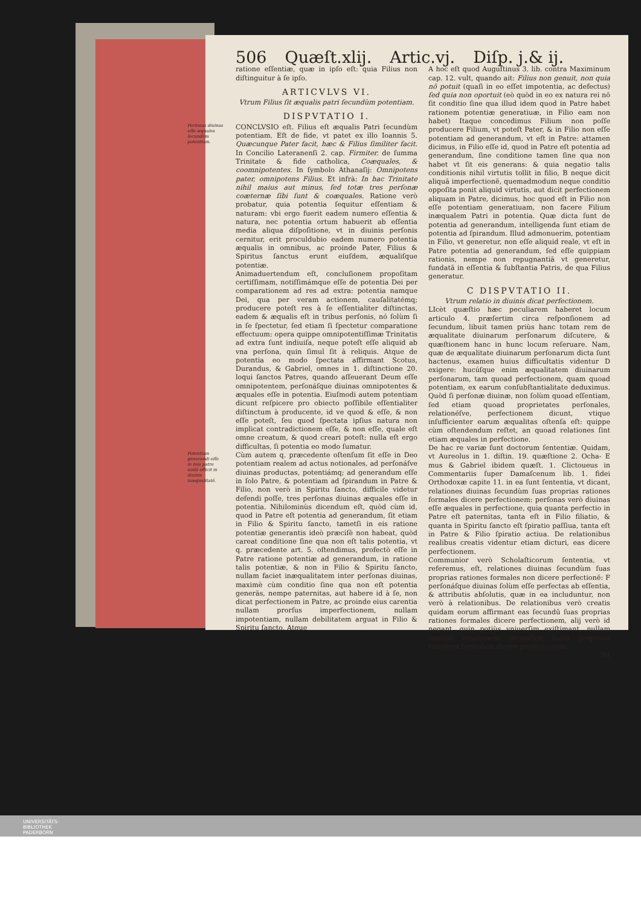506 Quæſt.xlij. Artic.vj. Diſp. j.& ij.
ratione eſſentiæ, quæ in ipſo eſt: quia Filius non diſtinguitur à ſe ipſo.
ARTICVLVS VI.
Vtrum Filius ſit æqualis patri ſecundùm potentiam.
DISPVTATIO I.
Perſonas diuinas eſſe æquales ſecundùm potentiam.
CONCLVSIO eſt. Filius eſt æqualis Patri ſecundùm potentiam. Eſt de fide, vt patet ex illo Ioannis 5. Quæcunque Pater facit, hæc & Filius ſimiliter facit. In Concilio Lateranenſi 2. cap. Firmiter. de ſumma Trinitate & fide catholica, Coæquales, & coomnipotentes. In ſymbolo Athanaſij: Omnipotens pater, omnipotens Filius. Et infrà: In hac Trinitate nihil maius aut minus, ſed totæ tres perſonæ coæternæ ſibi ſunt & coæquales. Ratione verò probatur, quia potentia ſequitur eſſentiam & naturam: vbi ergo fuerit eadem numero eſſentia & natura, nec potentia ortum habuerit ab eſſentia media aliqua diſpoſitione, vt in diuinis perſonis cernitur, erit proculdubio eadem numero potentia æqualis in omnibus, ac proinde Pater, Filius & Spiritus ſanctus erunt eiuſdem, æqualiſque potentiæ.
Animaduertendum eſt, concluſionem propoſitam certiſſimam, notiſſimámque eſſe de potentia Dei per comparationem ad res ad extra: potentia namque Dei, qua per veram actionem, cauſalitatémq; producere poteſt res à ſe eſſentialiter diſtinctas, eadem & æqualis eſt in tribus perſonis, nó ſolùm ſi in ſe ſpectetur, ſed etiam ſi ſpectetur comparatione effectuum: opera quippe omnipotentiſſimæ Trinitatis ad extra ſunt indiuiſa, neque poteſt eſſe aliquid ab vna perſona, quin ſimul ſit à reliquis. Atque de potentia eo modo ſpectata affirmant Scotus, Durandus, & Gabriel, omnes in 1. diſtinctione 20. loqui ſanctos Patres, quando aſſeuerant Deum eſſe omnipotentem, perſonáſque diuinas omnipotentes & æquales eſſe in potentia. Eiuſmodi autem potentiam dicunt reſpicere pro obiecto poſſibile eſſentialiter diſtinctum à producente, id ve quod & eſſe, & non eſſe poteſt, ſeu quod ſpectata ipſius natura non implicat contradictionem eſſe, & non eſſe, quale eſt omne creatum, & quod creari poteſt: nulla eſt ergo difficultas, ſi potentia eo modo ſumatur.
Potentiam generandi eſſe in ſolo patre nullā efficit in diuinis inæqualitatē.
Cùm autem q. præcedente oſtenſum ſit eſſe in Deo potentiam realem ad actus notionales, ad perſonáſve diuinas productas, potentiámq; ad generandum eſſe in ſolo Patre, & potentiam ad ſpirandum in Patre & Filio, non verò in Spiritu ſancto, difficile videtur defendi poſſe, tres perſonas diuinas æquales eſſe in potentia. Nihilominùs dicendum eſt, quòd cùm id, quod in Patre eſt potentia ad generandum, ſit etiam in Filio & Spiritu ſancto, tametſi in eis ratione potentiæ generantis ideò præciſè non habeat, quòd careat conditione ſine qua non eſt talis potentia, vt q. præcedente art. 5. oſtendimus, profectò eſſe in Patre ratione potentiæ ad generandum, in ratione talis potentiæ, & non in Filio & Spiritu ſancto, nullam faciet inæqualitatem inter perſonas diuinas, maximè cùm conditio ſine qua non eſt potentia generās, nempe paternitas, aut habere id à ſe, non dicat perfectionem in Patre, ac proinde eius carentia nullam prorſus imperfectionem, nullam impotentiam, nullam debilitatem arguat in Filio & Spiritu ſancto. Atque
A hoc eſt quod Auguſtinus 3. lib. contra Maximinum cap. 12. vult, quando ait: Filius non genuit, non quia nō potuit (quaſi in eo eſſet impotentia, ac defectus) ſed quia non oportuit (eò quòd in eo ex natura rei nō ſit conditio ſine qua illud idem quod in Patre habet rationem potentiæ generatiuæ, in Filio eam non habet) Itaque concedimus Filium non poſſe producere Filium, vt poteſt Pater, & in Filio non eſſe potentiam ad generandum, vt eſt in Patre: attamen dicimus, in Filio eſſe id, quod in Patre eſt potentia ad generandum, ſine conditione tamen ſine qua non habet vt ſit eis generans: & quia negatio talis conditionis nihil virtutis tollit in filio, B neque dicit aliquā imperfectionē, quemadmodum neque conditio oppoſita ponit aliquid virtutis, aut dicit perfectionem aliquam in Patre, dicimus, hoc quod eſt in Filio non eſſe potentiam generatiuam, non facere Filium inæqualem Patri in potentia. Quæ dicta ſunt de potentia ad generandum, intelligenda ſunt etiam de potentia ad ſpirandum. Illud admonuerim, potentiam in Filio, vt generetur, non eſſe aliquid reale, vt eſt in Patre potentia ad generandum, ſed eſſe quippiam rationis, nempe non repugnantiā vt generetur, fundatā in eſſentia & ſubſtantia Patris, de qua Filius generatur.
C DISPVTATIO II.
Vtrum relatio in diuinis dicat perfectionem.
LIcèt quæſtio hæc peculiarem haberet locum articulo 4. præſertim circa reſponſionem ad ſecundum, libuit tamen priùs hanc totam rem de æqualitate diuinarum perſonarum diſcutere, & quæſtionem hanc in hunc locum reſeruare. Nam, quæ de æqualitate diuinarum perſonarum dicta ſunt hactenus, examen huius difficultatis videntur D exigere: hucúſque enim æqualitatem diuinarum perſonarum, tam quoad perfectionem, quam quoad potentiam, ex earum conſubſtantialitate deduximus. Quòd ſi perſonæ diuinæ, non ſolùm quoad eſſentiam, ſed etiam quoad proprietates perſonales, relationéſve, perfectionem dicunt, vtique inſufficienter earum æqualitas oſtenſa eſt: quippe cùm oſtendendum reſtet, an quoad relationes ſint etiam æquales in perfectione.
De hac re variæ ſunt doctorum ſententiæ. Quidam, vt Aureolus in 1. diſtin. 19. quæſtione 2. Ocha- E mus & Gabriel ibidem quæſt. 1. Clictoueus in Commentariis ſuper Damaſcenum lib. 1. fidei Orthodoxæ capite 11. in ea ſunt ſententia, vt dicant, relationes diuinas ſecundùm ſuas proprias rationes formales dicere perfectionem: perſonas verò diuinas eſſe æquales in perfectione, quia quanta perfectio in Patre eſt paternitas, tanta eſt in Filio filiatio, & quanta in Spiritu ſancto eſt ſpiratio paſſiua, tanta eſt in Patre & Filio ſpiratio actiua. De relationibus realibus creatis videntur etiam dicturi, eas dicere perfectionem.
Communior verò Scholaſticorum ſententia, vt referemus, eſt, relationes diuinas ſecundùm ſuas proprias rationes formales non dicere perfectionē: F perſonáſque diuinas ſolùm eſſe perfectas ab eſſentia, & attributis abſolutis, quæ in ea includuntur, non verò à relationibus. De relationibus verò creatis quidam eorum affirmant eas ſecundū ſuas proprias rationes formales dicere perfectionem, alij verò id negant, quin potiùs vniuerſim exiſtimant, nullam omninò relationem ſecundùm ſuam propriam rationem formalem dicere perfectionem.
Sit
UNIVERSITÄTS-
BIBLIOTHEK
PADERBORN